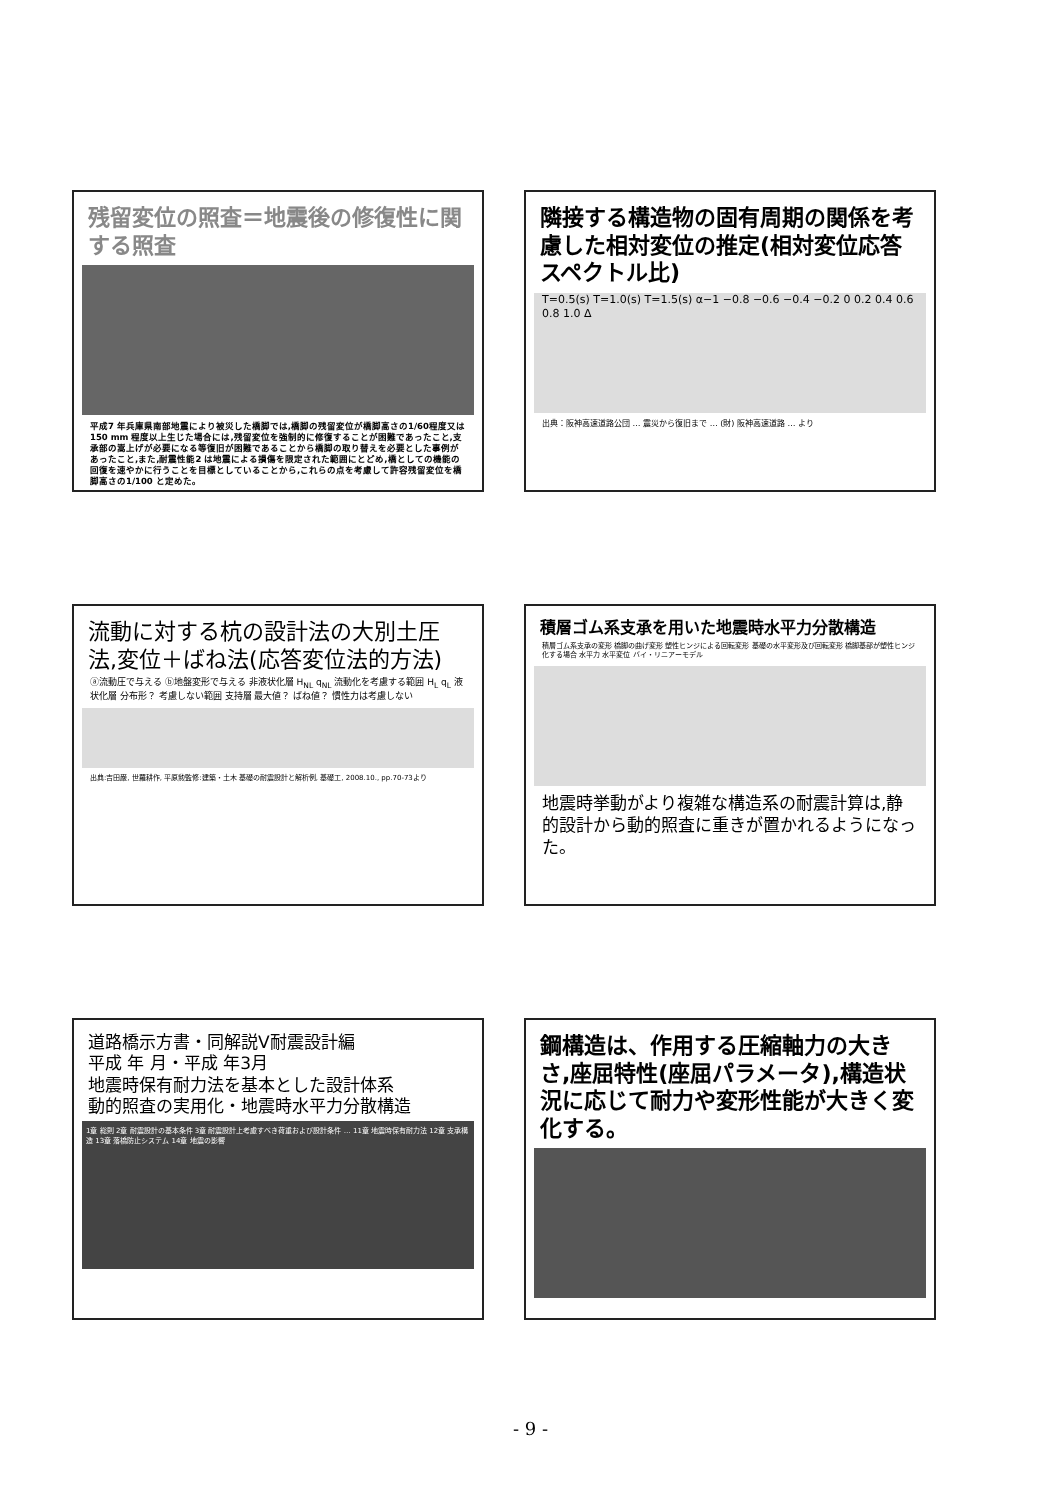残留変位の照査＝地震後の修復性に関する照査
平成7 年兵庫県南部地震により被災した橋脚では,橋脚の残留変位が橋脚高さの1/60程度又は150 mm 程度以上生じた場合には,残留変位を強制的に修復することが困難であったこと,支承部の嵩上げが必要になる等復旧が困難であることから橋脚の取り替えを必要とした事例があったこと,また,耐震性能2 は地震による損傷を限定された範囲にとどめ,橋としての機能の回復を速やかに行うことを目標としていることから,これらの点を考慮して許容残留変位を橋脚高さの1/100 と定めた。
隣接する構造物の固有周期の関係を考慮した相対変位の推定(相対変位応答スペクトル比)
T=0.5(s) T=1.0(s) T=1.5(s) α−1 −0.8 −0.6 −0.4 −0.2 0 0.2 0.4 0.6 0.8 1.0 Δ
出典：阪神高速道路公団 … 震災から復旧まで … (財) 阪神高速道路 … より
流動に対する杭の設計法の大別土圧法,変位＋ばね法(応答変位法的方法)
ⓐ流動圧で与える ⓑ地盤変形で与える 非液状化層 H<sub>NL</sub> q<sub>NL</sub> 流動化を考慮する範囲 H<sub>L</sub> q<sub>L</sub> 液状化層 分布形？ 考慮しない範囲 支持層 最大値？ ばね値？ 慣性力は考慮しない
出典:吉田巌, 世羅耕作, 平原勲監修:建築・土木 基礎の耐震設計と解析例, 基礎工, 2008.10., pp.70-73より
積層ゴム系支承を用いた地震時水平力分散構造
積層ゴム系支承の変形 橋脚の曲げ変形 塑性ヒンジによる回転変形 基礎の水平変形及び回転変形 橋脚基部が塑性ヒンジ化する場合 水平力 水平変位 バイ・リニアーモデル
地震時挙動がより複雑な構造系の耐震計算は,静的設計から動的照査に重きが置かれるようになった。
道路橋示方書・同解説V耐震設計編
平成 年 月・平成 年3月
地震時保有耐力法を基本とした設計体系
動的照査の実用化・地震時水平力分散構造
1章 総則 2章 耐震設計の基本条件 3章 耐震設計上考慮すべき荷重および設計条件 … 11章 地震時保有耐力法 12章 支承構造 13章 落橋防止システム 14章 地震の影響
鋼構造は、作用する圧縮軸力の大きさ,座屈特性(座屈パラメータ),構造状況に応じて耐力や変形性能が大きく変化する。
- 9 -